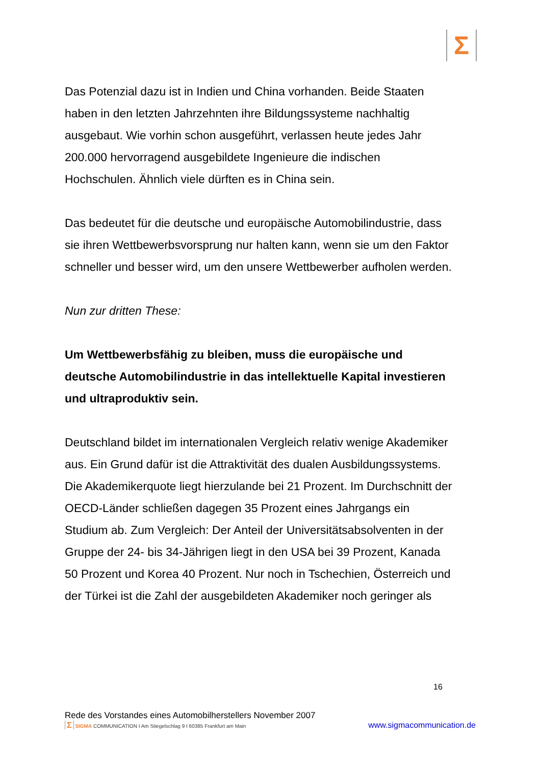Σ
Das Potenzial dazu ist in Indien und China vorhanden. Beide Staaten haben in den letzten Jahrzehnten ihre Bildungssysteme nachhaltig ausgebaut. Wie vorhin schon ausgeführt, verlassen heute jedes Jahr 200.000 hervorragend ausgebildete Ingenieure die indischen Hochschulen. Ähnlich viele dürften es in China sein.
Das bedeutet für die deutsche und europäische Automobilindustrie, dass sie ihren Wettbewerbsvorsprung nur halten kann, wenn sie um den Faktor schneller und besser wird, um den unsere Wettbewerber aufholen werden.
Nun zur dritten These:
Um Wettbewerbsfähig zu bleiben, muss die europäische und deutsche Automobilindustrie in das intellektuelle Kapital investieren und ultraproduktiv sein.
Deutschland bildet im internationalen Vergleich relativ wenige Akademiker aus. Ein Grund dafür ist die Attraktivität des dualen Ausbildungssystems. Die Akademikerquote liegt hierzulande bei 21 Prozent. Im Durchschnitt der OECD-Länder schließen dagegen 35 Prozent eines Jahrgangs ein Studium ab. Zum Vergleich: Der Anteil der Universitätsabsolventen in der Gruppe der 24- bis 34-Jährigen liegt in den USA bei 39 Prozent, Kanada 50 Prozent und Korea 40 Prozent. Nur noch in Tschechien, Österreich und der Türkei ist die Zahl der ausgebildeten Akademiker noch geringer als
16
Rede des Vorstandes eines Automobilherstellers November 2007
Σ SIGMA COMMUNICATION I Am Stiegelschlag 9 I 60385 Frankfurt am Main www.sigmacommunication.de